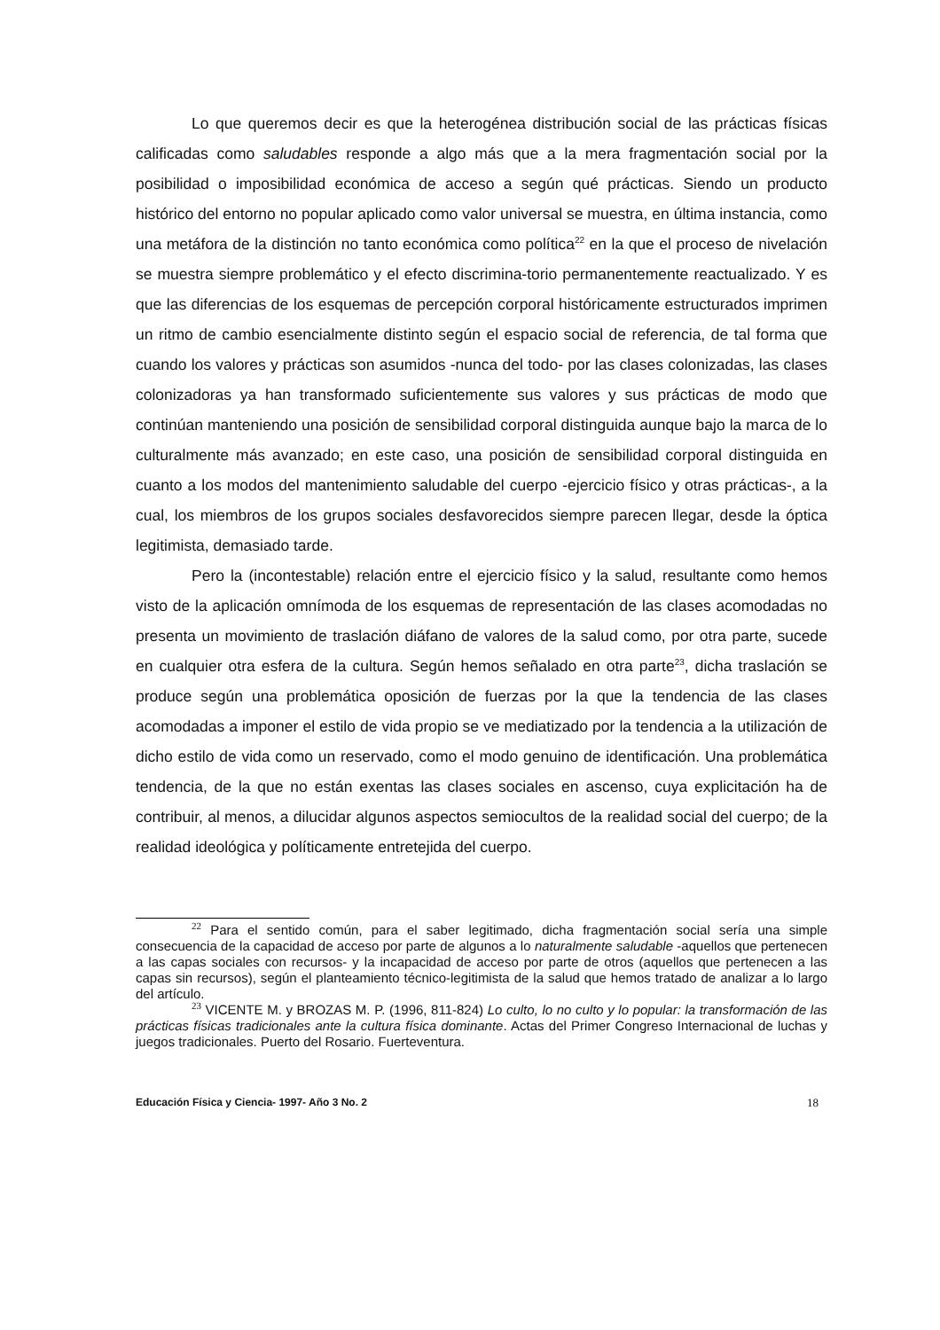Lo que queremos decir es que la heterogénea distribución social de las prácticas físicas calificadas como saludables responde a algo más que a la mera fragmentación social por la posibilidad o imposibilidad económica de acceso a según qué prácticas. Siendo un producto histórico del entorno no popular aplicado como valor universal se muestra, en última instancia, como una metáfora de la distinción no tanto económica como política<sup>22</sup> en la que el proceso de nivelación se muestra siempre problemático y el efecto discrimina-torio permanentemente reactualizado. Y es que las diferencias de los esquemas de percepción corporal históricamente estructurados imprimen un ritmo de cambio esencialmente distinto según el espacio social de referencia, de tal forma que cuando los valores y prácticas son asumidos -nunca del todo- por las clases colonizadas, las clases colonizadoras ya han transformado suficientemente sus valores y sus prácticas de modo que continúan manteniendo una posición de sensibilidad corporal distinguida aunque bajo la marca de lo culturalmente más avanzado; en este caso, una posición de sensibilidad corporal distinguida en cuanto a los modos del mantenimiento saludable del cuerpo -ejercicio físico y otras prácticas-, a la cual, los miembros de los grupos sociales desfavorecidos siempre parecen llegar, desde la óptica legitimista, demasiado tarde.
Pero la (incontestable) relación entre el ejercicio físico y la salud, resultante como hemos visto de la aplicación omnímoda de los esquemas de representación de las clases acomodadas no presenta un movimiento de traslación diáfano de valores de la salud como, por otra parte, sucede en cualquier otra esfera de la cultura. Según hemos señalado en otra parte<sup>23</sup>, dicha traslación se produce según una problemática oposición de fuerzas por la que la tendencia de las clases acomodadas a imponer el estilo de vida propio se ve mediatizado por la tendencia a la utilización de dicho estilo de vida como un reservado, como el modo genuino de identificación. Una problemática tendencia, de la que no están exentas las clases sociales en ascenso, cuya explicitación ha de contribuir, al menos, a dilucidar algunos aspectos semiocultos de la realidad social del cuerpo; de la realidad ideológica y políticamente entretejida del cuerpo.
<sup>22</sup> Para el sentido común, para el saber legitimado, dicha fragmentación social sería una simple consecuencia de la capacidad de acceso por parte de algunos a lo naturalmente saludable -aquellos que pertenecen a las capas sociales con recursos- y la incapacidad de acceso por parte de otros (aquellos que pertenecen a las capas sin recursos), según el planteamiento técnico-legitimista de la salud que hemos tratado de analizar a lo largo del artículo.
<sup>23</sup> VICENTE M. y BROZAS M. P. (1996, 811-824) Lo culto, lo no culto y lo popular: la transformación de las prácticas físicas tradicionales ante la cultura física dominante. Actas del Primer Congreso Internacional de luchas y juegos tradicionales. Puerto del Rosario. Fuerteventura.
Educación Física y Ciencia- 1997- Año 3 No. 2 18